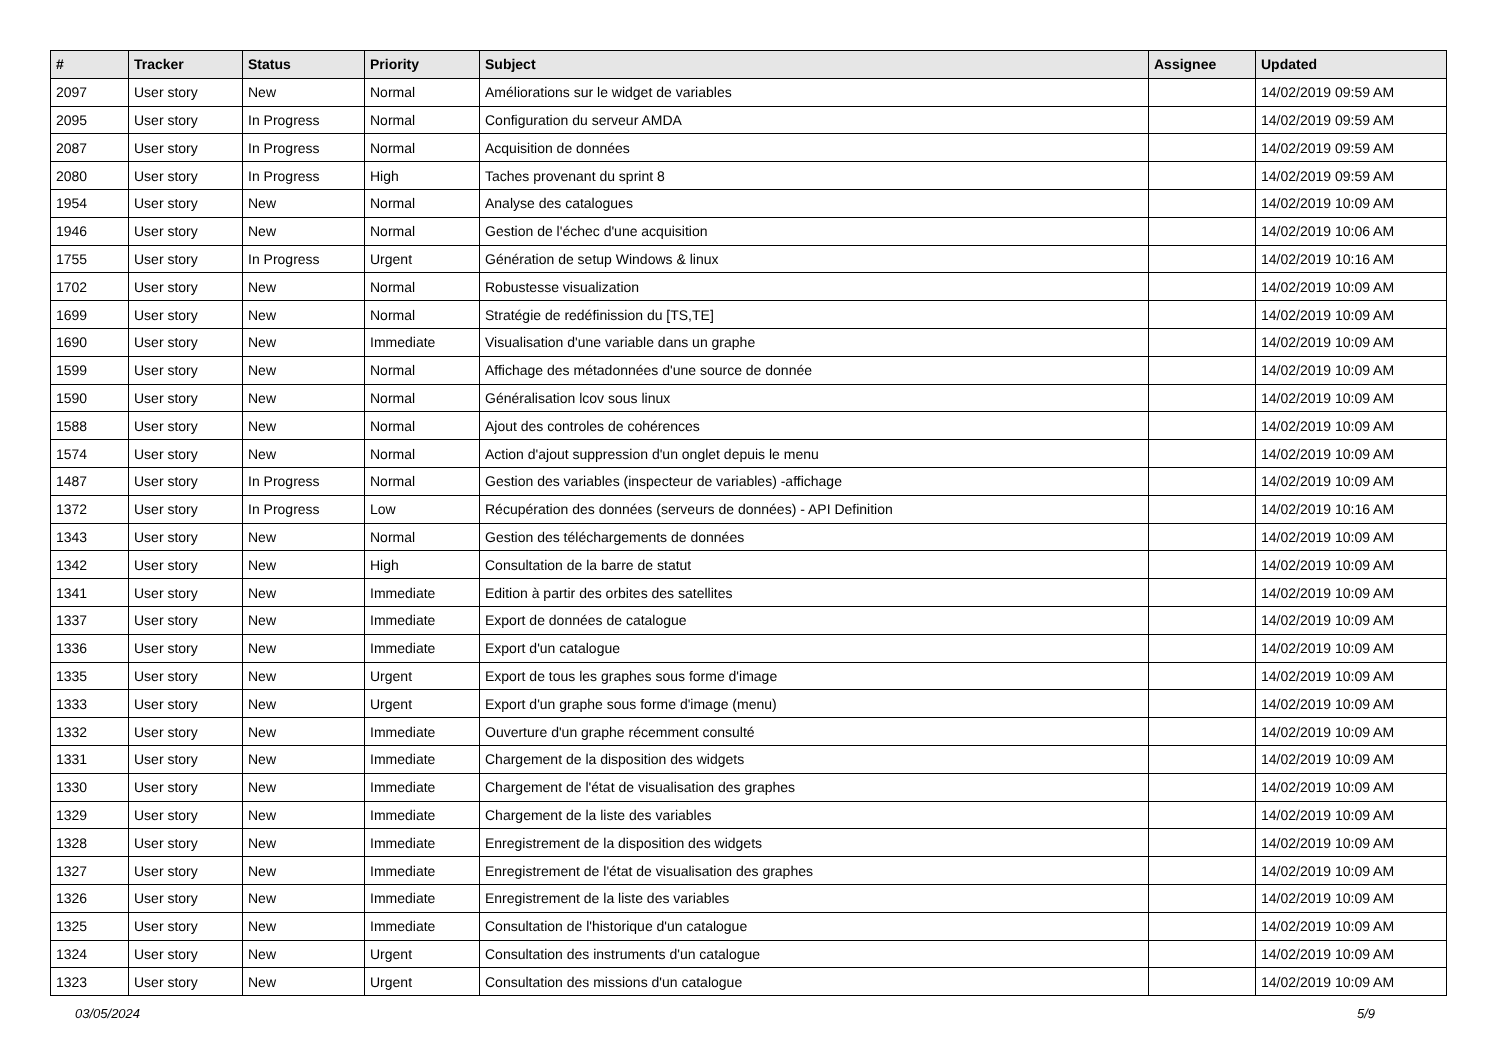| # | Tracker | Status | Priority | Subject | Assignee | Updated |
| --- | --- | --- | --- | --- | --- | --- |
| 2097 | User story | New | Normal | Améliorations sur le widget de variables | | 14/02/2019 09:59 AM |
| 2095 | User story | In Progress | Normal | Configuration du serveur AMDA | | 14/02/2019 09:59 AM |
| 2087 | User story | In Progress | Normal | Acquisition de données | | 14/02/2019 09:59 AM |
| 2080 | User story | In Progress | High | Taches provenant du sprint 8 | | 14/02/2019 09:59 AM |
| 1954 | User story | New | Normal | Analyse des catalogues | | 14/02/2019 10:09 AM |
| 1946 | User story | New | Normal | Gestion de l'échec d'une acquisition | | 14/02/2019 10:06 AM |
| 1755 | User story | In Progress | Urgent | Génération de setup Windows & linux | | 14/02/2019 10:16 AM |
| 1702 | User story | New | Normal | Robustesse visualization | | 14/02/2019 10:09 AM |
| 1699 | User story | New | Normal | Stratégie de redéfinission du [TS,TE] | | 14/02/2019 10:09 AM |
| 1690 | User story | New | Immediate | Visualisation d'une variable dans un graphe | | 14/02/2019 10:09 AM |
| 1599 | User story | New | Normal | Affichage des métadonnées d'une source de donnée | | 14/02/2019 10:09 AM |
| 1590 | User story | New | Normal | Généralisation lcov sous linux | | 14/02/2019 10:09 AM |
| 1588 | User story | New | Normal | Ajout des controles de cohérences | | 14/02/2019 10:09 AM |
| 1574 | User story | New | Normal | Action d'ajout suppression d'un onglet depuis le menu | | 14/02/2019 10:09 AM |
| 1487 | User story | In Progress | Normal | Gestion des variables (inspecteur de variables) -affichage | | 14/02/2019 10:09 AM |
| 1372 | User story | In Progress | Low | Récupération des données (serveurs de données) - API Definition | | 14/02/2019 10:16 AM |
| 1343 | User story | New | Normal | Gestion des téléchargements de données | | 14/02/2019 10:09 AM |
| 1342 | User story | New | High | Consultation de la barre de statut | | 14/02/2019 10:09 AM |
| 1341 | User story | New | Immediate | Edition à partir des orbites des satellites | | 14/02/2019 10:09 AM |
| 1337 | User story | New | Immediate | Export de données de catalogue | | 14/02/2019 10:09 AM |
| 1336 | User story | New | Immediate | Export d'un catalogue | | 14/02/2019 10:09 AM |
| 1335 | User story | New | Urgent | Export de tous les graphes sous forme d'image | | 14/02/2019 10:09 AM |
| 1333 | User story | New | Urgent | Export d'un graphe sous forme d'image (menu) | | 14/02/2019 10:09 AM |
| 1332 | User story | New | Immediate | Ouverture d'un graphe récemment consulté | | 14/02/2019 10:09 AM |
| 1331 | User story | New | Immediate | Chargement de la disposition des widgets | | 14/02/2019 10:09 AM |
| 1330 | User story | New | Immediate | Chargement de l'état de visualisation des graphes | | 14/02/2019 10:09 AM |
| 1329 | User story | New | Immediate | Chargement de la liste des variables | | 14/02/2019 10:09 AM |
| 1328 | User story | New | Immediate | Enregistrement de la disposition des widgets | | 14/02/2019 10:09 AM |
| 1327 | User story | New | Immediate | Enregistrement de l'état de visualisation des graphes | | 14/02/2019 10:09 AM |
| 1326 | User story | New | Immediate | Enregistrement de la liste des variables | | 14/02/2019 10:09 AM |
| 1325 | User story | New | Immediate | Consultation de l'historique d'un catalogue | | 14/02/2019 10:09 AM |
| 1324 | User story | New | Urgent | Consultation des instruments d'un catalogue | | 14/02/2019 10:09 AM |
| 1323 | User story | New | Urgent | Consultation des missions d'un catalogue | | 14/02/2019 10:09 AM |
03/05/2024 5/9